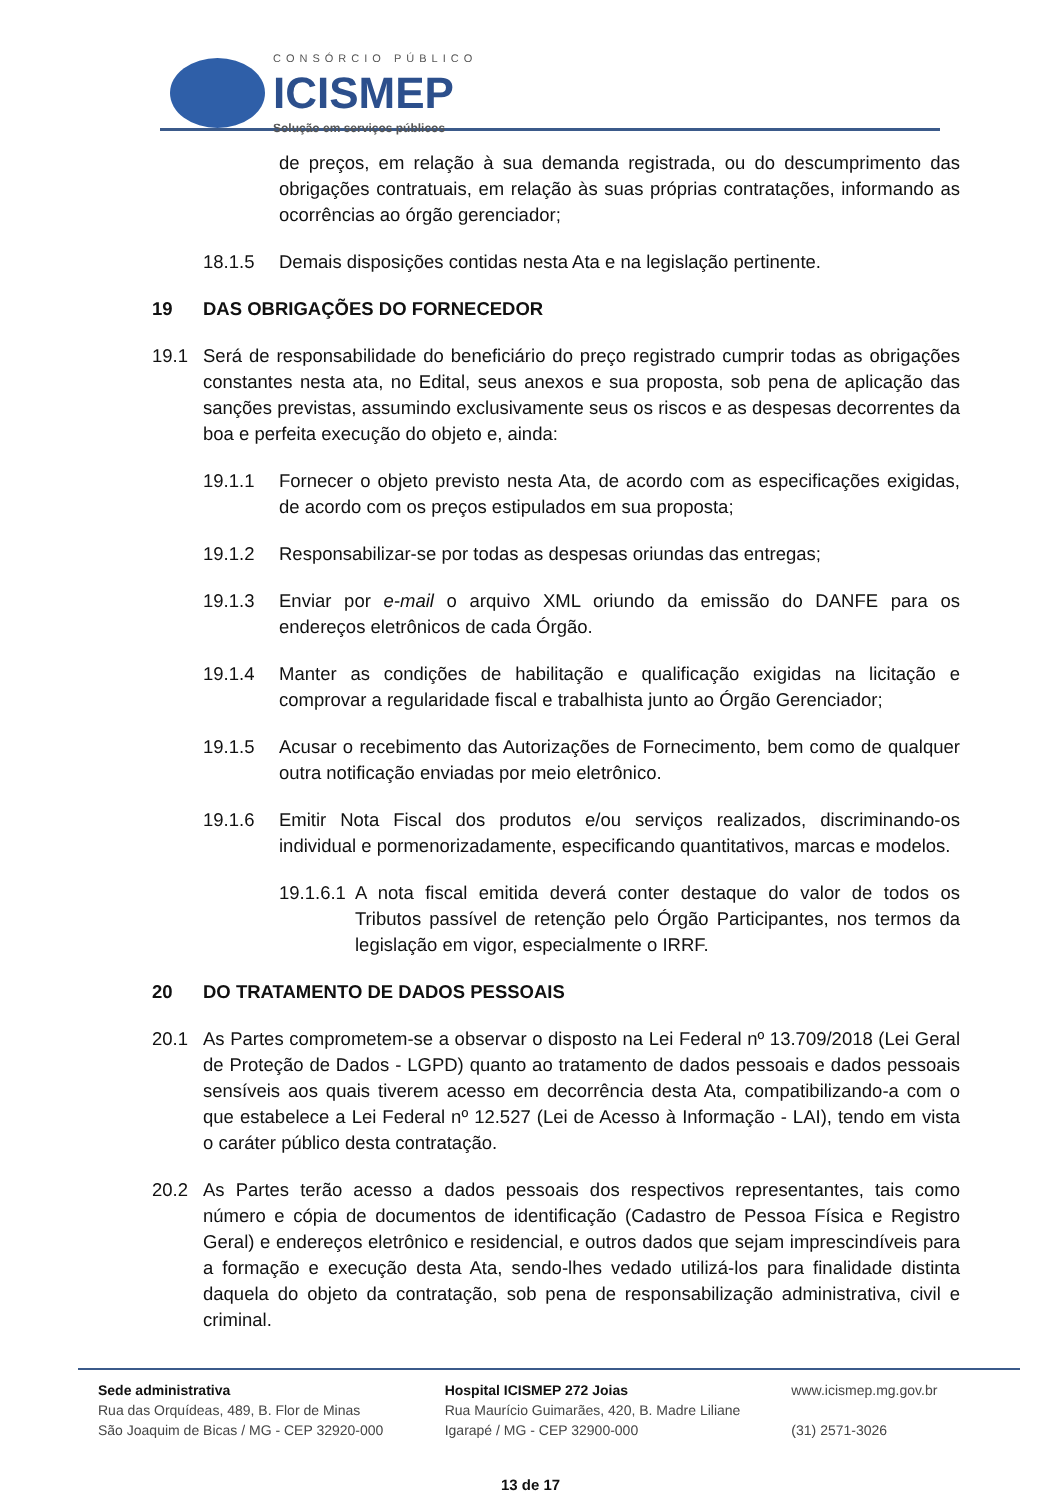CONSÓRCIO PÚBLICO
ICISMEP
Solução em serviços públicos
de preços, em relação à sua demanda registrada, ou do descumprimento das obrigações contratuais, em relação às suas próprias contratações, informando as ocorrências ao órgão gerenciador;
18.1.5 Demais disposições contidas nesta Ata e na legislação pertinente.
19 DAS OBRIGAÇÕES DO FORNECEDOR
19.1 Será de responsabilidade do beneficiário do preço registrado cumprir todas as obrigações constantes nesta ata, no Edital, seus anexos e sua proposta, sob pena de aplicação das sanções previstas, assumindo exclusivamente seus os riscos e as despesas decorrentes da boa e perfeita execução do objeto e, ainda:
19.1.1 Fornecer o objeto previsto nesta Ata, de acordo com as especificações exigidas, de acordo com os preços estipulados em sua proposta;
19.1.2 Responsabilizar-se por todas as despesas oriundas das entregas;
19.1.3 Enviar por e-mail o arquivo XML oriundo da emissão do DANFE para os endereços eletrônicos de cada Órgão.
19.1.4 Manter as condições de habilitação e qualificação exigidas na licitação e comprovar a regularidade fiscal e trabalhista junto ao Órgão Gerenciador;
19.1.5 Acusar o recebimento das Autorizações de Fornecimento, bem como de qualquer outra notificação enviadas por meio eletrônico.
19.1.6 Emitir Nota Fiscal dos produtos e/ou serviços realizados, discriminando-os individual e pormenorizadamente, especificando quantitativos, marcas e modelos.
19.1.6.1 A nota fiscal emitida deverá conter destaque do valor de todos os Tributos passível de retenção pelo Órgão Participantes, nos termos da legislação em vigor, especialmente o IRRF.
20 DO TRATAMENTO DE DADOS PESSOAIS
20.1 As Partes comprometem-se a observar o disposto na Lei Federal nº 13.709/2018 (Lei Geral de Proteção de Dados - LGPD) quanto ao tratamento de dados pessoais e dados pessoais sensíveis aos quais tiverem acesso em decorrência desta Ata, compatibilizando-a com o que estabelece a Lei Federal nº 12.527 (Lei de Acesso à Informação - LAI), tendo em vista o caráter público desta contratação.
20.2 As Partes terão acesso a dados pessoais dos respectivos representantes, tais como número e cópia de documentos de identificação (Cadastro de Pessoa Física e Registro Geral) e endereços eletrônico e residencial, e outros dados que sejam imprescindíveis para a formação e execução desta Ata, sendo-lhes vedado utilizá-los para finalidade distinta daquela do objeto da contratação, sob pena de responsabilização administrativa, civil e criminal.
Sede administrativa
Rua das Orquídeas, 489, B. Flor de Minas
São Joaquim de Bicas / MG - CEP 32920-000
Hospital ICISMEP 272 Joias
Rua Maurício Guimarães, 420, B. Madre Liliane
Igarapé / MG - CEP 32900-000
www.icismep.mg.gov.br
(31) 2571-3026
13 de 17